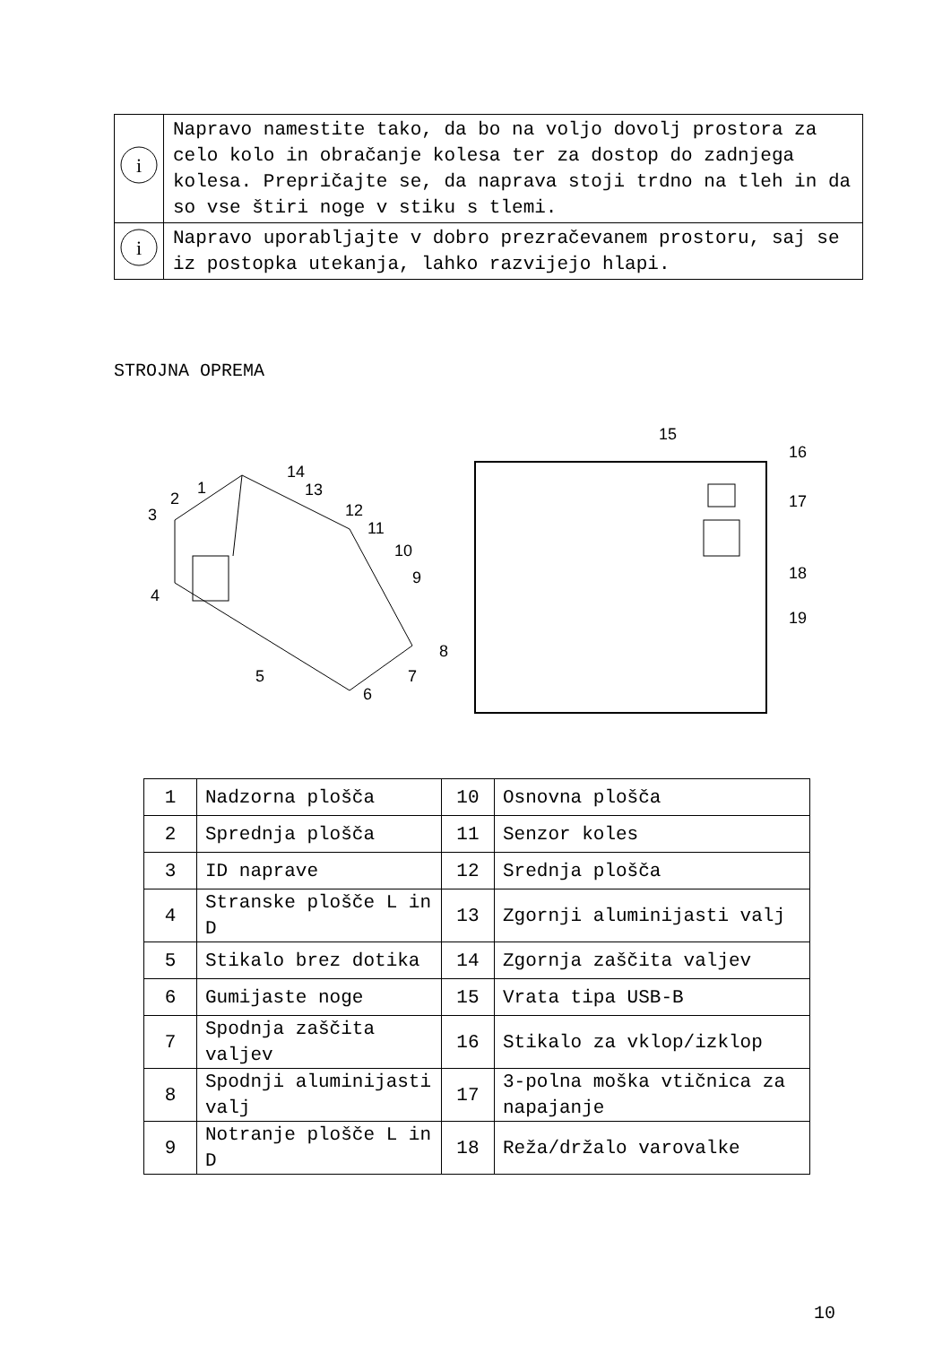| i | Napravo namestite tako, da bo na voljo dovolj prostora za celo kolo in obračanje kolesa ter za dostop do zadnjega kolesa. Prepričajte se, da naprava stoji trdno na tleh in da so vse štiri noge v stiku s tlemi. |
| i | Napravo uporabljajte v dobro prezračevanem prostoru, saj se iz postopka utekanja, lahko razvijejo hlapi. |
STROJNA OPREMA
1
2
3
4
5
6
7
8
9
10
11
12
13
14
15
16
17
18
19
| 1 | Nadzorna plošča | 10 | Osnovna plošča |
| 2 | Sprednja plošča | 11 | Senzor koles |
| 3 | ID naprave | 12 | Srednja plošča |
| 4 | Stranske plošče L in D | 13 | Zgornji aluminijasti valj |
| 5 | Stikalo brez dotika | 14 | Zgornja zaščita valjev |
| 6 | Gumijaste noge | 15 | Vrata tipa USB-B |
| 7 | Spodnja zaščita valjev | 16 | Stikalo za vklop/izklop |
| 8 | Spodnji aluminijasti valj | 17 | 3-polna moška vtičnica za napajanje |
| 9 | Notranje plošče L in D | 18 | Reža/držalo varovalke |
10